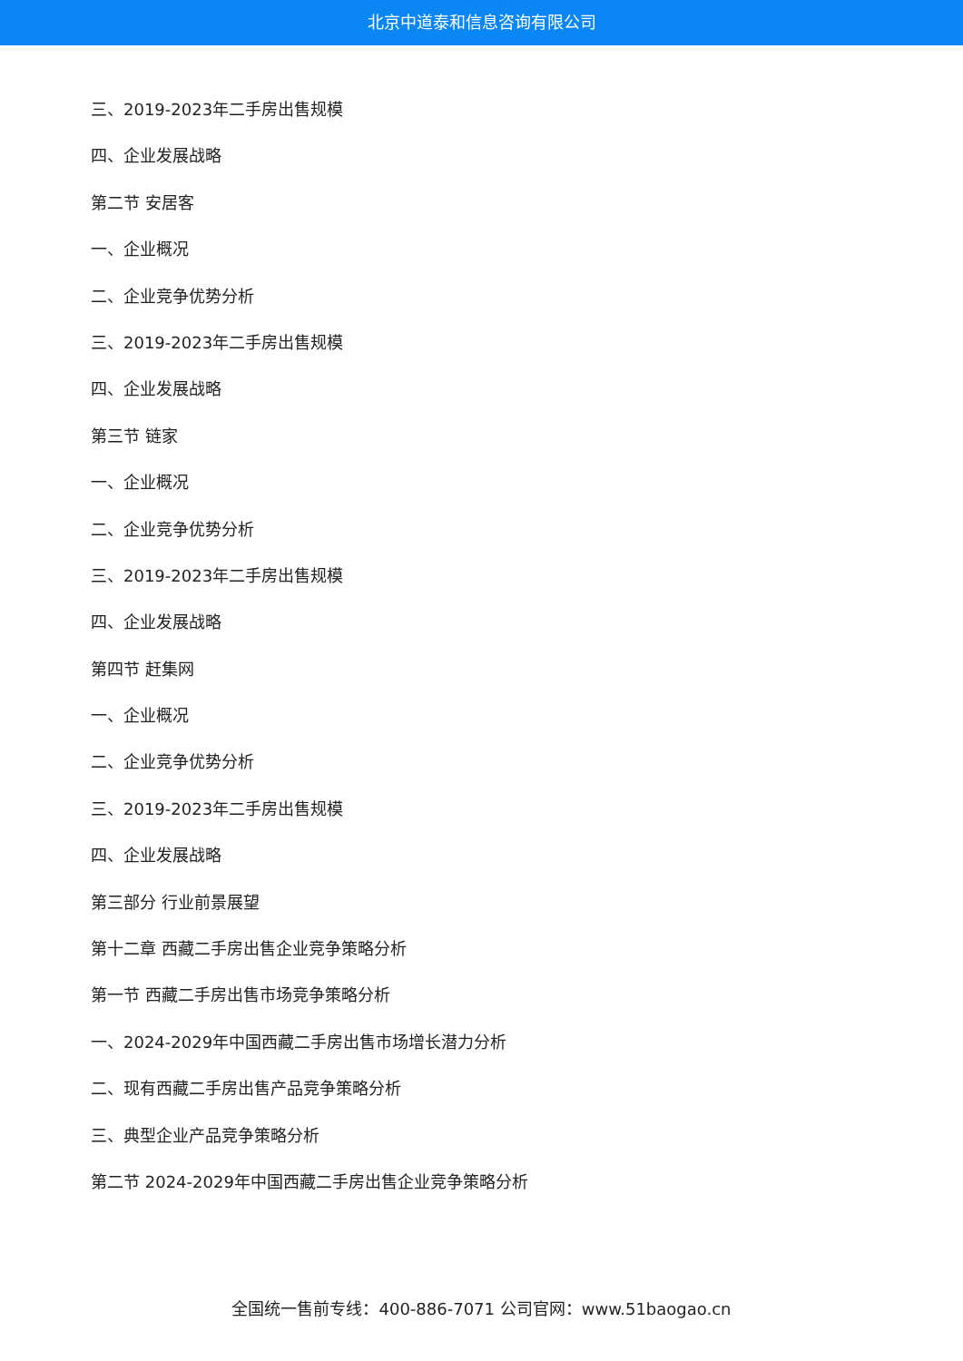北京中道泰和信息咨询有限公司
三、2019-2023年二手房出售规模
四、企业发展战略
第二节 安居客
一、企业概况
二、企业竞争优势分析
三、2019-2023年二手房出售规模
四、企业发展战略
第三节 链家
一、企业概况
二、企业竞争优势分析
三、2019-2023年二手房出售规模
四、企业发展战略
第四节 赶集网
一、企业概况
二、企业竞争优势分析
三、2019-2023年二手房出售规模
四、企业发展战略
第三部分 行业前景展望
第十二章 西藏二手房出售企业竞争策略分析
第一节 西藏二手房出售市场竞争策略分析
一、2024-2029年中国西藏二手房出售市场增长潜力分析
二、现有西藏二手房出售产品竞争策略分析
三、典型企业产品竞争策略分析
第二节 2024-2029年中国西藏二手房出售企业竞争策略分析
全国统一售前专线：400-886-7071 公司官网：www.51baogao.cn